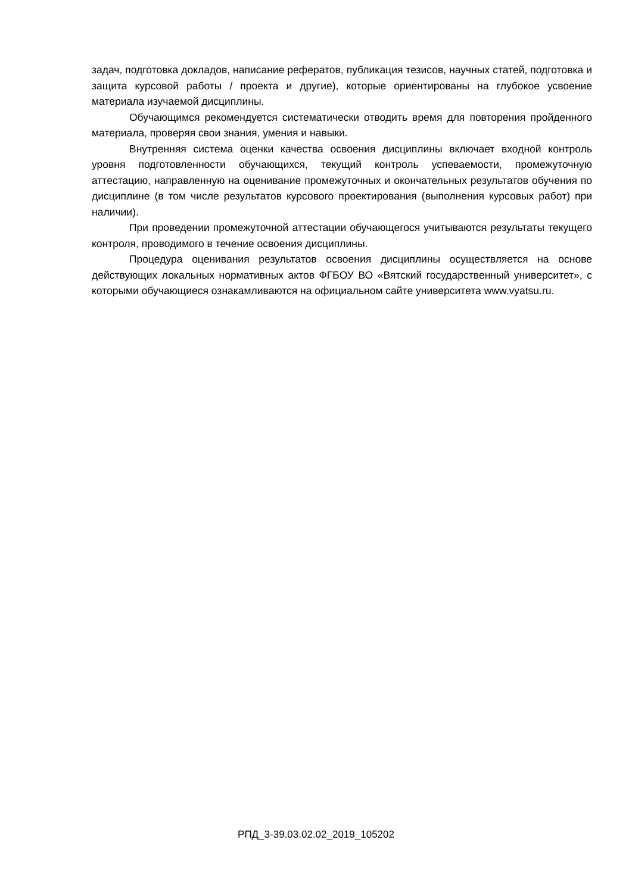задач, подготовка докладов, написание рефератов, публикация тезисов, научных статей, подготовка и защита курсовой работы / проекта и другие), которые ориентированы на глубокое усвоение материала изучаемой дисциплины.
Обучающимся рекомендуется систематически отводить время для повторения пройденного материала, проверяя свои знания, умения и навыки.
Внутренняя система оценки качества освоения дисциплины включает входной контроль уровня подготовленности обучающихся, текущий контроль успеваемости, промежуточную аттестацию, направленную на оценивание промежуточных и окончательных результатов обучения по дисциплине (в том числе результатов курсового проектирования (выполнения курсовых работ) при наличии).
При проведении промежуточной аттестации обучающегося учитываются результаты текущего контроля, проводимого в течение освоения дисциплины.
Процедура оценивания результатов освоения дисциплины осуществляется на основе действующих локальных нормативных актов ФГБОУ ВО «Вятский государственный университет», с которыми обучающиеся ознакамливаются на официальном сайте университета www.vyatsu.ru.
РПД_3-39.03.02.02_2019_105202